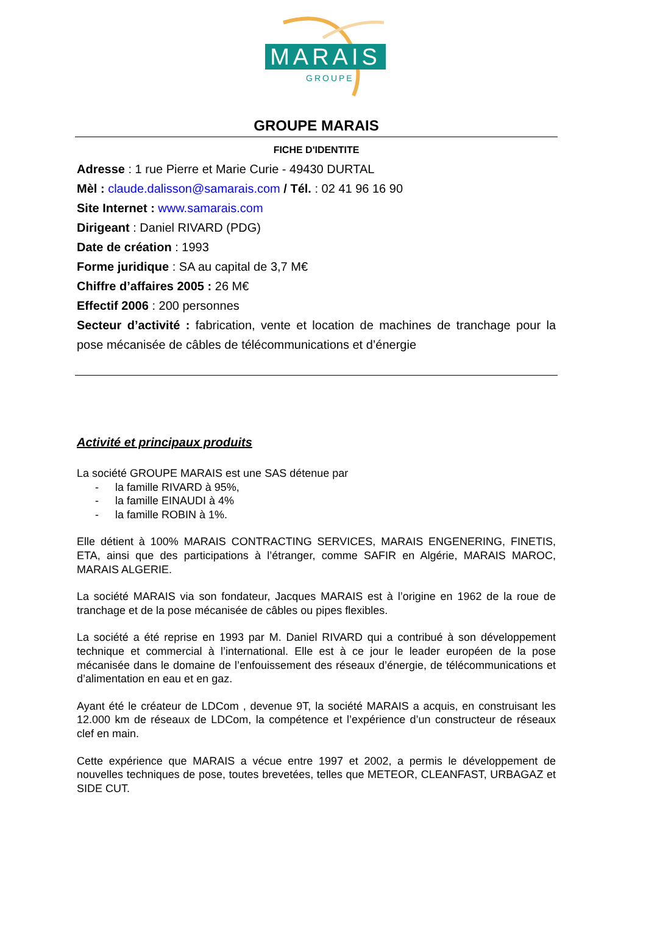MARAIS
GROUPE
GROUPE MARAIS
FICHE D'IDENTITE
Adresse : 1 rue Pierre et Marie Curie - 49430 DURTAL
Mèl : claude.dalisson@samarais.com / Tél. : 02 41 96 16 90
Site Internet : www.samarais.com
Dirigeant : Daniel RIVARD (PDG)
Date de création : 1993
Forme juridique : SA au capital de 3,7 M€
Chiffre d’affaires 2005 : 26 M€
Effectif 2006 : 200 personnes
Secteur d’activité : fabrication, vente et location de machines de tranchage pour la pose mécanisée de câbles de télécommunications et d’énergie
Activité et principaux produits
La société GROUPE MARAIS est une SAS détenue par
- la famille RIVARD à 95%,
- la famille EINAUDI à 4%
- la famille ROBIN à 1%.
Elle détient à 100% MARAIS CONTRACTING SERVICES, MARAIS ENGENERING, FINETIS, ETA, ainsi que des participations à l’étranger, comme SAFIR en Algérie, MARAIS MAROC, MARAIS ALGERIE.
La société MARAIS via son fondateur, Jacques MARAIS est à l’origine en 1962 de la roue de tranchage et de la pose mécanisée de câbles ou pipes flexibles.
La société a été reprise en 1993 par M. Daniel RIVARD qui a contribué à son développement technique et commercial à l’international. Elle est à ce jour le leader européen de la pose mécanisée dans le domaine de l’enfouissement des réseaux d’énergie, de télécommunications et d’alimentation en eau et en gaz.
Ayant été le créateur de LDCom , devenue 9T, la société MARAIS a acquis, en construisant les 12.000 km de réseaux de LDCom, la compétence et l’expérience d’un constructeur de réseaux clef en main.
Cette expérience que MARAIS a vécue entre 1997 et 2002, a permis le développement de nouvelles techniques de pose, toutes brevetées, telles que METEOR, CLEANFAST, URBAGAZ et SIDE CUT.